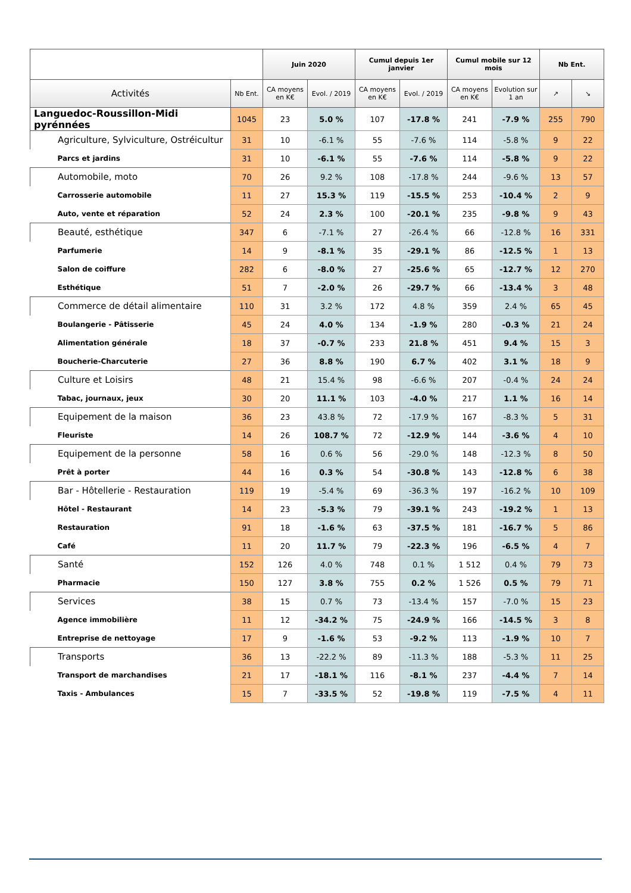| | | Juin 2020 | | Cumul depuis 1er janvier | | Cumul mobile sur 12 mois | | Nb Ent. | |
| --- | --- | --- | --- | --- | --- | --- | --- | --- | --- |
| Activités | Nb Ent. | CA moyens en K€ | Evol. / 2019 | CA moyens en K€ | Evol. / 2019 | CA moyens en K€ | Evolution sur 1 an | ↗ | ↘ |
| Languedoc-Roussillon-Midi pyrénnées | 1045 | 23 | 5.0 % | 107 | -17.8 % | 241 | -7.9 % | 255 | 790 |
| Agriculture, Sylviculture, Ostréicultur | 31 | 10 | -6.1 % | 55 | -7.6 % | 114 | -5.8 % | 9 | 22 |
| Parcs et jardins | 31 | 10 | -6.1 % | 55 | -7.6 % | 114 | -5.8 % | 9 | 22 |
| Automobile, moto | 70 | 26 | 9.2 % | 108 | -17.8 % | 244 | -9.6 % | 13 | 57 |
| Carrosserie automobile | 11 | 27 | 15.3 % | 119 | -15.5 % | 253 | -10.4 % | 2 | 9 |
| Auto, vente et réparation | 52 | 24 | 2.3 % | 100 | -20.1 % | 235 | -9.8 % | 9 | 43 |
| Beauté, esthétique | 347 | 6 | -7.1 % | 27 | -26.4 % | 66 | -12.8 % | 16 | 331 |
| Parfumerie | 14 | 9 | -8.1 % | 35 | -29.1 % | 86 | -12.5 % | 1 | 13 |
| Salon de coiffure | 282 | 6 | -8.0 % | 27 | -25.6 % | 65 | -12.7 % | 12 | 270 |
| Esthétique | 51 | 7 | -2.0 % | 26 | -29.7 % | 66 | -13.4 % | 3 | 48 |
| Commerce de détail alimentaire | 110 | 31 | 3.2 % | 172 | 4.8 % | 359 | 2.4 % | 65 | 45 |
| Boulangerie - Pâtisserie | 45 | 24 | 4.0 % | 134 | -1.9 % | 280 | -0.3 % | 21 | 24 |
| Alimentation générale | 18 | 37 | -0.7 % | 233 | 21.8 % | 451 | 9.4 % | 15 | 3 |
| Boucherie-Charcuterie | 27 | 36 | 8.8 % | 190 | 6.7 % | 402 | 3.1 % | 18 | 9 |
| Culture et Loisirs | 48 | 21 | 15.4 % | 98 | -6.6 % | 207 | -0.4 % | 24 | 24 |
| Tabac, journaux, jeux | 30 | 20 | 11.1 % | 103 | -4.0 % | 217 | 1.1 % | 16 | 14 |
| Equipement de la maison | 36 | 23 | 43.8 % | 72 | -17.9 % | 167 | -8.3 % | 5 | 31 |
| Fleuriste | 14 | 26 | 108.7 % | 72 | -12.9 % | 144 | -3.6 % | 4 | 10 |
| Equipement de la personne | 58 | 16 | 0.6 % | 56 | -29.0 % | 148 | -12.3 % | 8 | 50 |
| Prêt à porter | 44 | 16 | 0.3 % | 54 | -30.8 % | 143 | -12.8 % | 6 | 38 |
| Bar - Hôtellerie - Restauration | 119 | 19 | -5.4 % | 69 | -36.3 % | 197 | -16.2 % | 10 | 109 |
| Hôtel - Restaurant | 14 | 23 | -5.3 % | 79 | -39.1 % | 243 | -19.2 % | 1 | 13 |
| Restauration | 91 | 18 | -1.6 % | 63 | -37.5 % | 181 | -16.7 % | 5 | 86 |
| Café | 11 | 20 | 11.7 % | 79 | -22.3 % | 196 | -6.5 % | 4 | 7 |
| Santé | 152 | 126 | 4.0 % | 748 | 0.1 % | 1 512 | 0.4 % | 79 | 73 |
| Pharmacie | 150 | 127 | 3.8 % | 755 | 0.2 % | 1 526 | 0.5 % | 79 | 71 |
| Services | 38 | 15 | 0.7 % | 73 | -13.4 % | 157 | -7.0 % | 15 | 23 |
| Agence immobilière | 11 | 12 | -34.2 % | 75 | -24.9 % | 166 | -14.5 % | 3 | 8 |
| Entreprise de nettoyage | 17 | 9 | -1.6 % | 53 | -9.2 % | 113 | -1.9 % | 10 | 7 |
| Transports | 36 | 13 | -22.2 % | 89 | -11.3 % | 188 | -5.3 % | 11 | 25 |
| Transport de marchandises | 21 | 17 | -18.1 % | 116 | -8.1 % | 237 | -4.4 % | 7 | 14 |
| Taxis - Ambulances | 15 | 7 | -33.5 % | 52 | -19.8 % | 119 | -7.5 % | 4 | 11 |